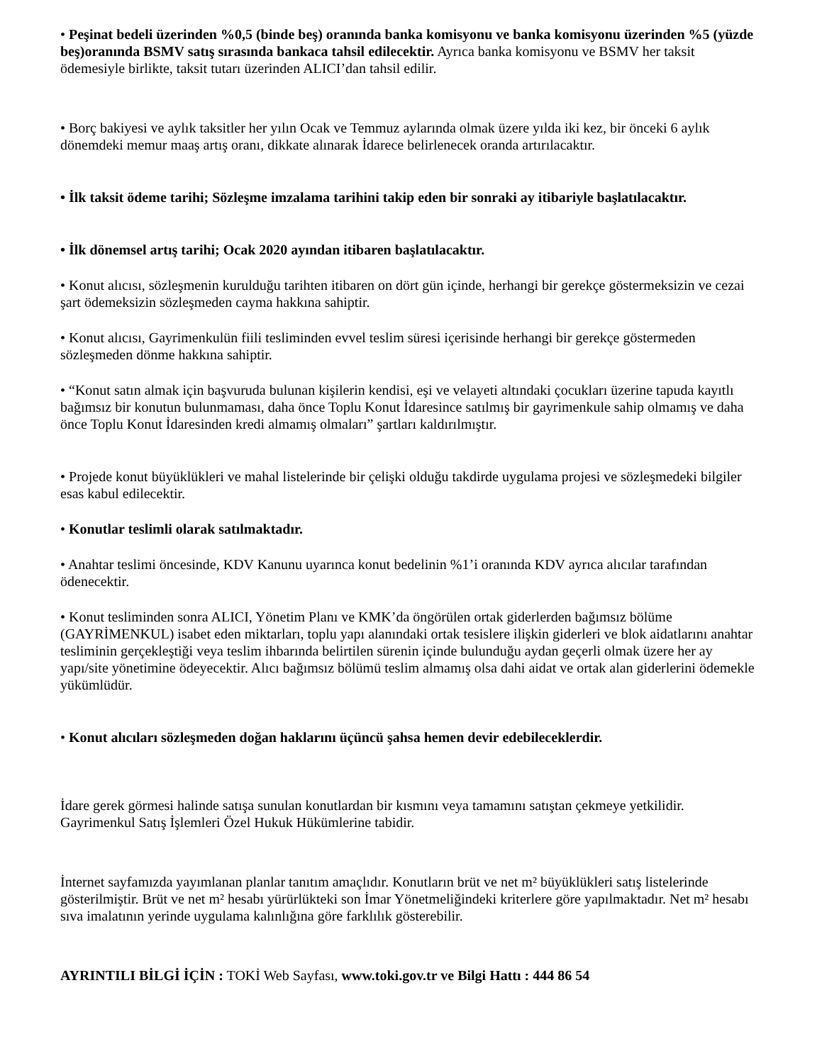• Peşinat bedeli üzerinden %0,5 (binde beş) oranında banka komisyonu ve banka komisyonu üzerinden %5 (yüzde beş)oranında BSMV satış sırasında bankaca tahsil edilecektir. Ayrıca banka komisyonu ve BSMV her taksit ödemesiyle birlikte, taksit tutarı üzerinden ALICI’dan tahsil edilir.
• Borç bakiyesi ve aylık taksitler her yılın Ocak ve Temmuz aylarında olmak üzere yılda iki kez, bir önceki 6 aylık dönemdeki memur maaş artış oranı, dikkate alınarak İdarece belirlenecek oranda artırılacaktır.
• İlk taksit ödeme tarihi; Sözleşme imzalama tarihini takip eden bir sonraki ay itibariyle başlatılacaktır.
• İlk dönemsel artış tarihi; Ocak 2020 ayından itibaren başlatılacaktır.
• Konut alıcısı, sözleşmenin kurulduğu tarihten itibaren on dört gün içinde, herhangi bir gerekçe göstermeksizin ve cezai şart ödemeksizin sözleşmeden cayma hakkına sahiptir.
• Konut alıcısı, Gayrimenkulün fiili tesliminden evvel teslim süresi içerisinde herhangi bir gerekçe göstermeden sözleşmeden dönme hakkına sahiptir.
• “Konut satın almak için başvuruda bulunan kişilerin kendisi, eşi ve velayeti altındaki çocukları üzerine tapuda kayıtlı bağımsız bir konutun bulunmaması, daha önce Toplu Konut İdaresince satılmış bir gayrimenkule sahip olmamış ve daha önce Toplu Konut İdaresinden kredi almamış olmaları” şartları kaldırılmıştır.
• Projede konut büyüklükleri ve mahal listelerinde bir çelişki olduğu takdirde uygulama projesi ve sözleşmedeki bilgiler esas kabul edilecektir.
• Konutlar teslimli olarak satılmaktadır.
• Anahtar teslimi öncesinde, KDV Kanunu uyarınca konut bedelinin %1’i oranında KDV ayrıca alıcılar tarafından ödenecektir.
• Konut tesliminden sonra ALICI, Yönetim Planı ve KMK’da öngörülen ortak giderlerden bağımsız bölüme (GAYRİMENKUL) isabet eden miktarları, toplu yapı alanındaki ortak tesislere ilişkin giderleri ve blok aidatlarını anahtar tesliminin gerçekleştiği veya teslim ihbarında belirtilen sürenin içinde bulunduğu aydan geçerli olmak üzere her ay yapı/site yönetimine ödeyecektir. Alıcı bağımsız bölümü teslim almamış olsa dahi aidat ve ortak alan giderlerini ödemekle yükümlüdür.
• Konut alıcıları sözleşmeden doğan haklarını üçüncü şahsa hemen devir edebileceklerdir.
İdare gerek görmesi halinde satışa sunulan konutlardan bir kısmını veya tamamını satıştan çekmeye yetkilidir. Gayrimenkul Satış İşlemleri Özel Hukuk Hükümlerine tabidir.
İnternet sayfamızda yayımlanan planlar tanıtım amaçlıdır. Konutların brüt ve net m² büyüklükleri satış listelerinde gösterilmiştir. Brüt ve net m² hesabı yürürlükteki son İmar Yönetmeliğindeki kriterlere göre yapılmaktadır. Net m² hesabı sıva imalatının yerinde uygulama kalınlığına göre farklılık gösterebilir.
AYRINTILI BİLGİ İÇİN : TOKİ Web Sayfası, www.toki.gov.tr ve Bilgi Hattı : 444 86 54